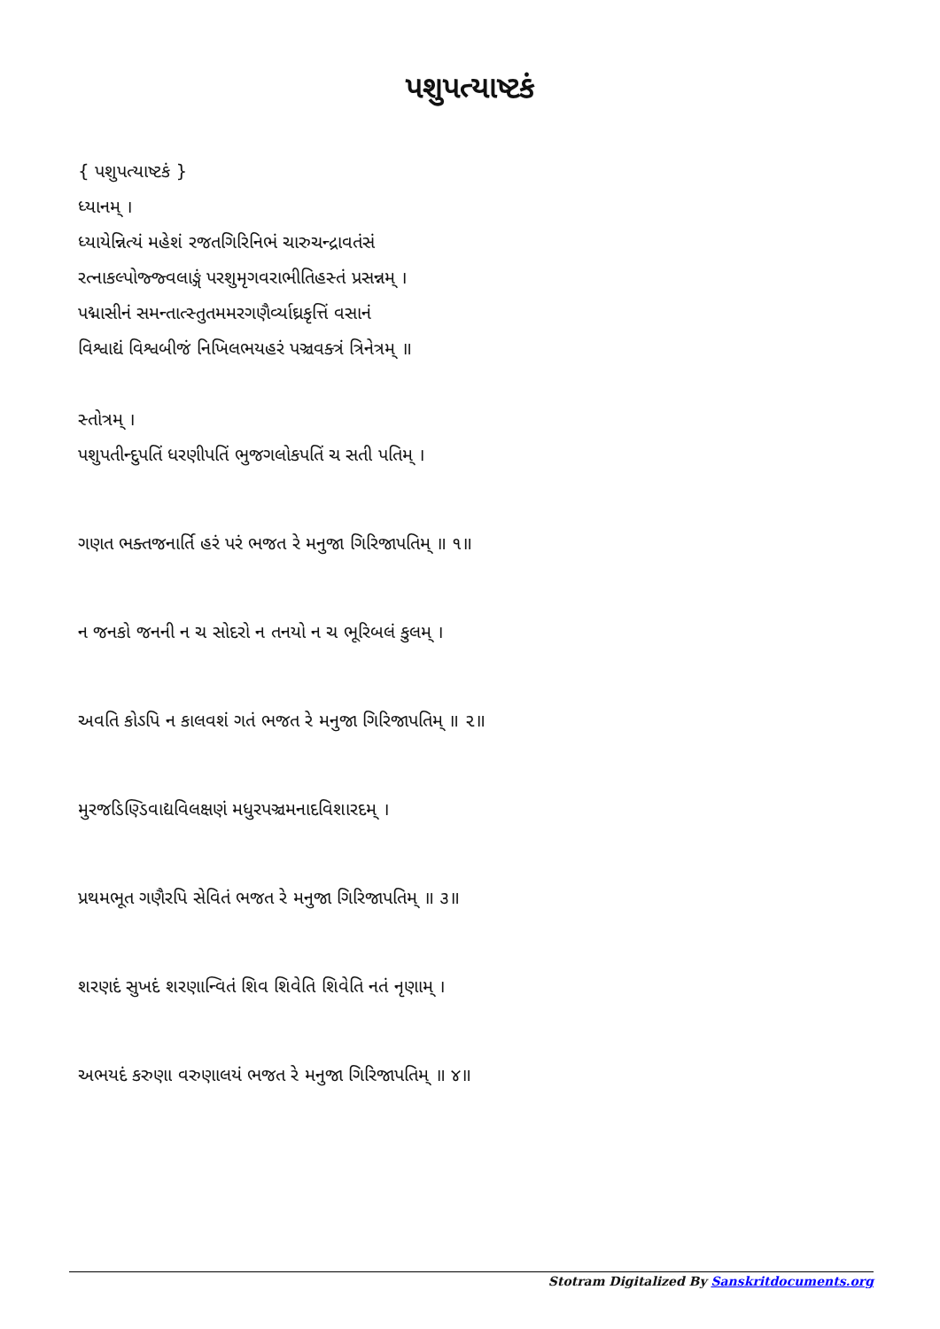પશુપત્યાષ્ટકં
{ પશુપત્યાષ્ટકં }
ધ્યાનમ્ ।
ધ્યાયેન્નિત્યં મહેશં રજતગિરિનિભં ચારુચન્દ્રાવતંસં
રત્નાકલ્પોજ્જ્વલાઙ્ગં પરશુમૃગવરાભીતિહસ્તં પ્રસન્નમ્ ।
પદ્માસીનં સમન્તાત્સ્તુતમમરગણૈર્વ્યાઘ્રકૃત્તિં વસાનં
વિશ્વાદ્યં વિશ્વબીજં નિખિલભયહરં પઞ્ચવક્ત્રં ત્રિનેત્રમ્ ॥
સ્તોત્રમ્ ।
પશુપતીન્દુપતિં ધરણીપતિં ભુજગલોકપતિં ચ સતી પતિમ્ ।
ગણત ભક્તજનાર્તિ હરં પરં ભજત રે મનુજા ગિરિજાપતિમ્ ॥ ૧॥
ન જનકો જનની ન ચ સોદરો ન તનયો ન ચ ભૂરિબલં કુલમ્ ।
અવતિ કોઽપિ ન કાલવશં ગતં ભજત રે મનુજા ગિરિજાપતિમ્ ॥ ૨॥
મુરજડિણ્ડિવાદ્યવિલક્ષણં મધુરપઞ્ચમનાદવિશારદમ્ ।
પ્રથમભૂત ગણૈરપિ સેવિતં ભજત રે મનુજા ગિરિજાપતિમ્ ॥ ૩॥
શરણદં સુખદં શરણાન્વિતં શિવ શિવેતિ શિવેતિ નતં નૃણામ્ ।
અભયદં કરુણા વરુણાલયં ભજત રે મનુજા ગિરિજાપતિમ્ ॥ ૪॥
Stotram Digitalized By Sanskritdocuments.org